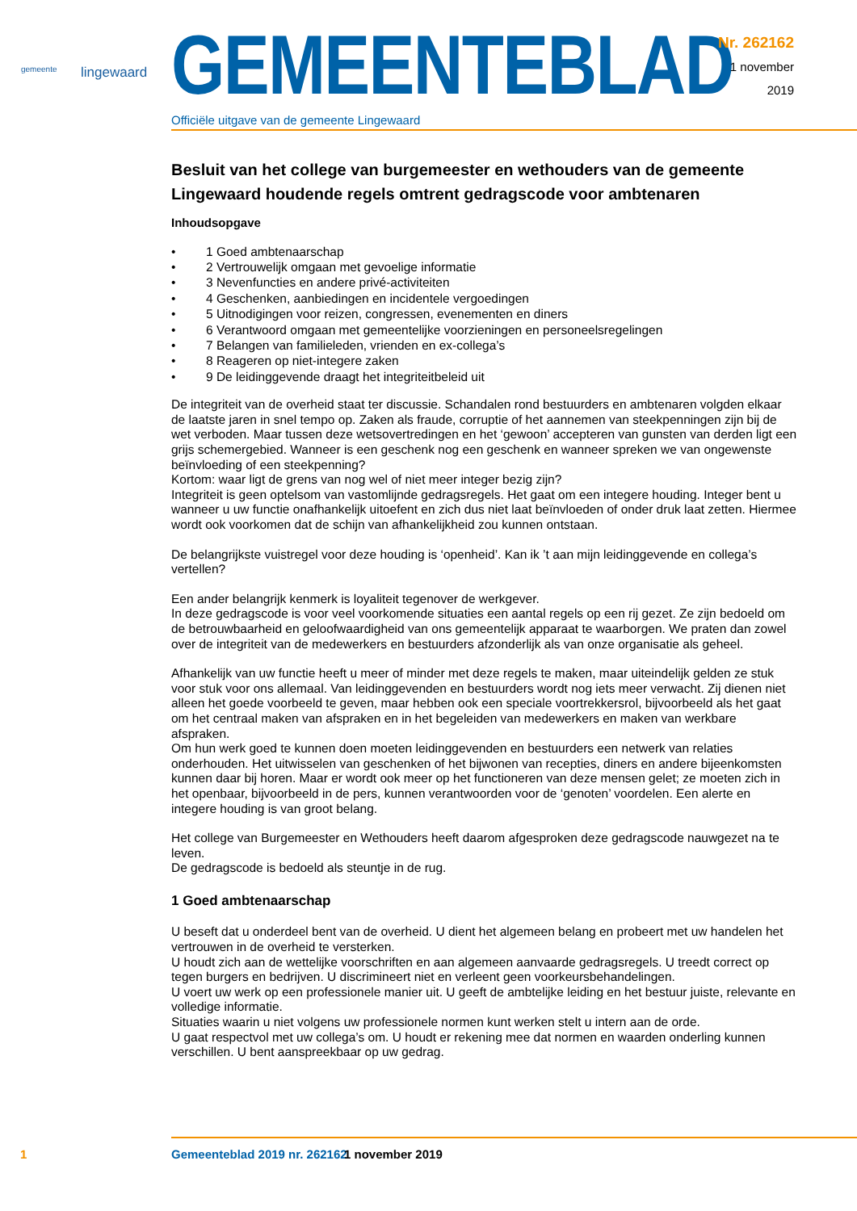gemeente lingewaard
GEMEENTEBLAD
Officiële uitgave van de gemeente Lingewaard
Nr. 262162
1 november
2019
Besluit van het college van burgemeester en wethouders van de gemeente Lingewaard houdende regels omtrent gedragscode voor ambtenaren
Inhoudsopgave
• 1 Goed ambtenaarschap
• 2 Vertrouwelijk omgaan met gevoelige informatie
• 3 Nevenfuncties en andere privé-activiteiten
• 4 Geschenken, aanbiedingen en incidentele vergoedingen
• 5 Uitnodigingen voor reizen, congressen, evenementen en diners
• 6 Verantwoord omgaan met gemeentelijke voorzieningen en personeelsregelingen
• 7 Belangen van familieleden, vrienden en ex-collega’s
• 8 Reageren op niet-integere zaken
• 9 De leidinggevende draagt het integriteitbeleid uit
De integriteit van de overheid staat ter discussie. Schandalen rond bestuurders en ambtenaren volgden elkaar de laatste jaren in snel tempo op. Zaken als fraude, corruptie of het aannemen van steekpenningen zijn bij de wet verboden. Maar tussen deze wetsovertredingen en het ‘gewoon’ accepteren van gunsten van derden ligt een grijs schemergebied. Wanneer is een geschenk nog een geschenk en wanneer spreken we van ongewenste beïnvloeding of een steekpenning?
Kortom: waar ligt de grens van nog wel of niet meer integer bezig zijn?
Integriteit is geen optelsom van vastomlijnde gedragsregels. Het gaat om een integere houding. Integer bent u wanneer u uw functie onafhankelijk uitoefent en zich dus niet laat beïnvloeden of onder druk laat zetten. Hiermee wordt ook voorkomen dat de schijn van afhankelijkheid zou kunnen ontstaan.
De belangrijkste vuistregel voor deze houding is ‘openheid’. Kan ik ’t aan mijn leidinggevende en collega’s vertellen?
Een ander belangrijk kenmerk is loyaliteit tegenover de werkgever.
In deze gedragscode is voor veel voorkomende situaties een aantal regels op een rij gezet. Ze zijn bedoeld om de betrouwbaarheid en geloofwaardigheid van ons gemeentelijk apparaat te waarborgen. We praten dan zowel over de integriteit van de medewerkers en bestuurders afzonderlijk als van onze organisatie als geheel.
Afhankelijk van uw functie heeft u meer of minder met deze regels te maken, maar uiteindelijk gelden ze stuk voor stuk voor ons allemaal. Van leidinggevenden en bestuurders wordt nog iets meer verwacht. Zij dienen niet alleen het goede voorbeeld te geven, maar hebben ook een speciale voortrekkersrol, bijvoorbeeld als het gaat om het centraal maken van afspraken en in het begeleiden van medewerkers en maken van werkbare afspraken.
Om hun werk goed te kunnen doen moeten leidinggevenden en bestuurders een netwerk van relaties onderhouden. Het uitwisselen van geschenken of het bijwonen van recepties, diners en andere bijeenkomsten kunnen daar bij horen. Maar er wordt ook meer op het functioneren van deze mensen gelet; ze moeten zich in het openbaar, bijvoorbeeld in de pers, kunnen verantwoorden voor de ‘genoten’ voordelen. Een alerte en integere houding is van groot belang.
Het college van Burgemeester en Wethouders heeft daarom afgesproken deze gedragscode nauwgezet na te leven.
De gedragscode is bedoeld als steuntje in de rug.
1 Goed ambtenaarschap
U beseft dat u onderdeel bent van de overheid. U dient het algemeen belang en probeert met uw handelen het vertrouwen in de overheid te versterken.
U houdt zich aan de wettelijke voorschriften en aan algemeen aanvaarde gedragsregels. U treedt correct op tegen burgers en bedrijven. U discrimineert niet en verleent geen voorkeursbehandelingen.
U voert uw werk op een professionele manier uit. U geeft de ambtelijke leiding en het bestuur juiste, relevante en volledige informatie.
Situaties waarin u niet volgens uw professionele normen kunt werken stelt u intern aan de orde.
U gaat respectvol met uw collega’s om. U houdt er rekening mee dat normen en waarden onderling kunnen verschillen. U bent aanspreekbaar op uw gedrag.
1 Gemeenteblad 2019 nr. 262162 1 november 2019